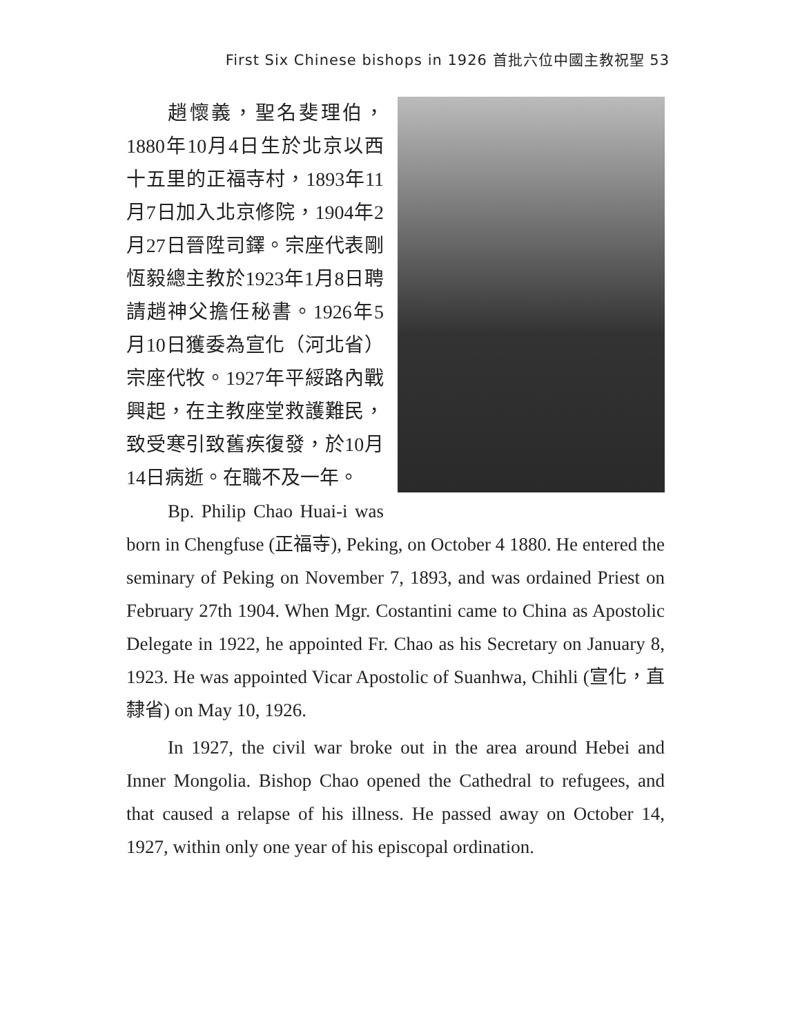First Six Chinese bishops in 1926 首批六位中國主教祝聖 53
趙懷義，聖名斐理伯，1880年10月4日生於北京以西十五里的正福寺村，1893年11月7日加入北京修院，1904年2月27日晉陞司鐸。宗座代表剛恆毅總主教於1923年1月8日聘請趙神父擔任秘書。1926年5月10日獲委為宣化（河北省）宗座代牧。1927年平綏路內戰興起，在主教座堂救護難民，致受寒引致舊疾復發，於10月14日病逝。在職不及一年。
Bp. Philip Chao Huai-i was born in Chengfuse (正福寺), Peking, on October 4 1880. He entered the seminary of Peking on November 7, 1893, and was ordained Priest on February 27th 1904. When Mgr. Costantini came to China as Apostolic Delegate in 1922, he appointed Fr. Chao as his Secretary on January 8, 1923. He was appointed Vicar Apostolic of Suanhwa, Chihli (宣化，直隸省) on May 10, 1926.
In 1927, the civil war broke out in the area around Hebei and Inner Mongolia. Bishop Chao opened the Cathedral to refugees, and that caused a relapse of his illness. He passed away on October 14, 1927, within only one year of his episcopal ordination.